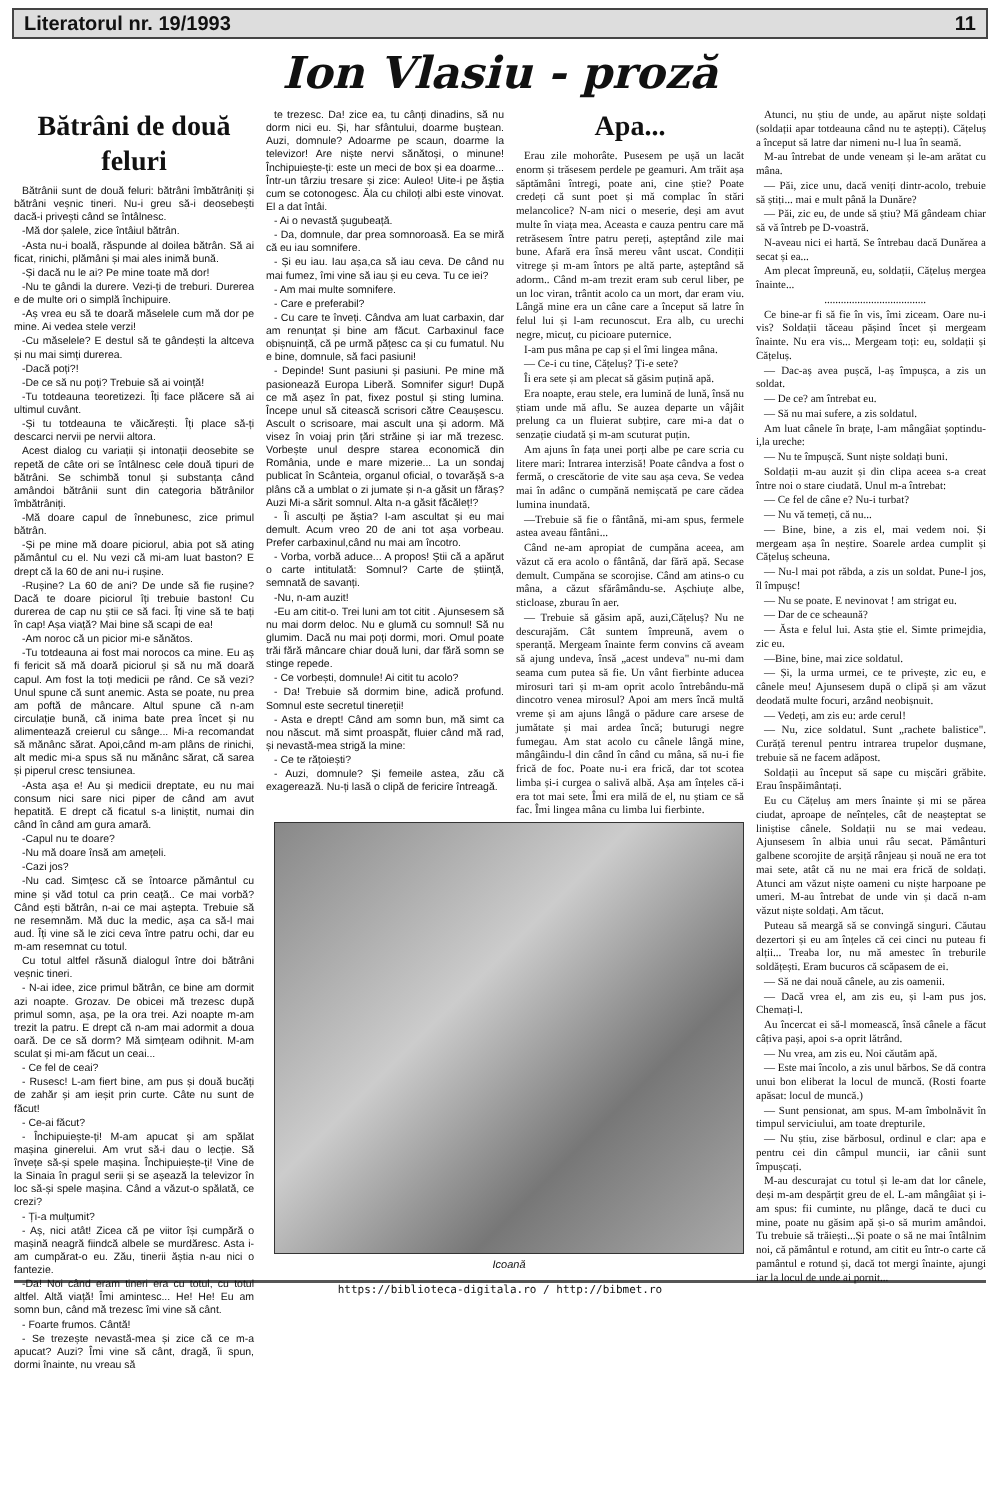Literatorul nr. 19/1993 11
Ion Vlasiu - proză
Bătrâni de două feluri
Bătrânii sunt de două feluri: bătrâni îmbătrâniți și bătrâni veșnic tineri. Nu-i greu să-i deosebești dacă-i privești când se întâlnesc.
-Mă dor șalele, zice întâiul bătrân.
-Asta nu-i boală, răspunde al doilea bătrân. Să ai ficat, rinichi, plămâni și mai ales inimă bună.
-Și dacă nu le ai? Pe mine toate mă dor!
-Nu te gândi la durere. Vezi-ți de treburi. Durerea e de multe ori o simplă închipuire.
-Aș vrea eu să te doară măselele cum mă dor pe mine. Ai vedea stele verzi!
-Cu măselele? E destul să te gândești la altceva și nu mai simți durerea.
-Dacă poți?!
-De ce să nu poți? Trebuie să ai voință!
-Tu totdeauna teoretizezi. Îți face plăcere să ai ultimul cuvânt.
-Și tu totdeauna te văicărești. Îți place să-ți descarci nervii pe nervii altora.
Acest dialog cu variații și intonații deosebite se repetă de câte ori se întâlnesc cele două tipuri de bătrâni. Se schimbă tonul și substanța când amândoi bătrânii sunt din categoria bătrânilor îmbătrâniți.
-Mă doare capul de înnebunesc, zice primul bătrân.
-Și pe mine mă doare piciorul, abia pot să ating pământul cu el. Nu vezi că mi-am luat baston? E drept că la 60 de ani nu-i rușine.
-Rușine? La 60 de ani? De unde să fie rușine? Dacă te doare piciorul îți trebuie baston! Cu durerea de cap nu știi ce să faci. Îți vine să te bați în cap! Așa viață? Mai bine să scapi de ea!
-Am noroc că un picior mi-e sănătos.
-Tu totdeauna ai fost mai norocos ca mine. Eu aș fi fericit să mă doară piciorul și să nu mă doară capul. Am fost la toți medicii pe rând. Ce să vezi? Unul spune că sunt anemic. Asta se poate, nu prea am poftă de mâncare. Altul spune că n-am circulație bună, că inima bate prea încet și nu alimentează creierul cu sânge... Mi-a recomandat să mănânc sărat. Apoi,când m-am plâns de rinichi, alt medic mi-a spus să nu mănânc sărat, că sarea și piperul cresc tensiunea.
-Asta așa e! Au și medicii dreptate, eu nu mai consum nici sare nici piper de când am avut hepatită. E drept că ficatul s-a liniștit, numai din când în când am gura amară.
-Capul nu te doare?
-Nu mă doare însă am amețeli.
-Cazi jos?
-Nu cad. Simțesc că se întoarce pământul cu mine și văd totul ca prin ceață.. Ce mai vorbă? Când ești bătrân, n-ai ce mai aștepta. Trebuie să ne resemnăm. Mă duc la medic, așa ca să-l mai aud. Îți vine să le zici ceva între patru ochi, dar eu m-am resemnat cu totul.
Cu totul altfel răsună dialogul între doi bătrâni veșnic tineri.
- N-ai idee, zice primul bătrân, ce bine am dormit azi noapte. Grozav. De obicei mă trezesc după primul somn, așa, pe la ora trei. Azi noapte m-am trezit la patru. E drept că n-am mai adormit a doua oară. De ce să dorm? Mă simțeam odihnit. M-am sculat și mi-am făcut un ceai...
- Ce fel de ceai?
- Rusesc! L-am fiert bine, am pus și două bucăți de zahăr și am ieșit prin curte. Câte nu sunt de făcut!
- Ce-ai făcut?
- Închipuiește-ți! M-am apucat și am spălat mașina ginerelui. Am vrut să-i dau o lecție. Să învețe să-și spele mașina. Închipuiește-ți! Vine de la Sinaia în pragul serii și se așează la televizor în loc să-și spele mașina. Când a văzut-o spălată, ce crezi?
- Ți-a mulțumit?
- Aș, nici atât! Zicea că pe viitor își cumpără o mașină neagră fiindcă albele se murdăresc. Asta i-am cumpărat-o eu. Zău, tinerii ăștia n-au nici o fantezie.
-Da! Noi când eram tineri era cu totul, cu totul altfel. Altă viață! Îmi amintesc... He! He! Eu am somn bun, când mă trezesc îmi vine să cânt.
- Foarte frumos. Cântă!
- Se trezește nevastă-mea și zice că ce m-a apucat? Auzi? Îmi vine să cânt, dragă, îi spun, dormi înainte, nu vreau să
te trezesc. Da! zice ea, tu cânți dinadins, să nu dorm nici eu. Și, har sfântului, doarme buștean. Auzi, domnule? Adoarme pe scaun, doarme la televizor! Are niște nervi sănătoși, o minune! Închipuiește-ți: este un meci de box și ea doarme... Într-un târziu tresare și zice: Auleo! Uite-i pe ăștia cum se cotonogesc. Ăla cu chiloți albi este vinovat. El a dat întâi.
- Ai o nevastă șugubeață.
- Da, domnule, dar prea somnoroasă. Ea se miră că eu iau somnifere.
- Și eu iau. Iau așa,ca să iau ceva. De când nu mai fumez, îmi vine să iau și eu ceva. Tu ce iei?
- Am mai multe somnifere.
- Care e preferabil?
- Cu care te înveți. Cândva am luat carbaxin, dar am renunțat și bine am făcut. Carbaxinul face obișnuință, că pe urmă pățesc ca și cu fumatul. Nu e bine, domnule, să faci pasiuni!
- Depinde! Sunt pasiuni și pasiuni. Pe mine mă pasionează Europa Liberă. Somnifer sigur! După ce mă așez în pat, fixez postul și sting lumina. Începe unul să citească scrisori către Ceaușescu. Ascult o scrisoare, mai ascult una și adorm. Mă visez în voiaj prin țări străine și iar mă trezesc. Vorbește unul despre starea economică din România, unde e mare mizerie... La un sondaj publicat în Scânteia, organul oficial, o tovarășă s-a plâns că a umblat o zi jumate și n-a găsit un făraș? Auzi Mi-a sărit somnul. Alta n-a găsit făcăleț!?
- Îi asculți pe ăștia? I-am ascultat și eu mai demult. Acum vreo 20 de ani tot așa vorbeau. Prefer carbaxinul,când nu mai am încotro.
- Vorba, vorbă aduce... A propos! Știi că a apărut o carte intitulată: Somnul? Carte de știință, semnată de savanți.
-Nu, n-am auzit!
-Eu am citit-o. Trei luni am tot citit . Ajunsesem să nu mai dorm deloc. Nu e glumă cu somnul! Să nu glumim. Dacă nu mai poți dormi, mori. Omul poate trăi fără mâncare chiar două luni, dar fără somn se stinge repede.
- Ce vorbești, domnule! Ai citit tu acolo?
- Da! Trebuie să dormim bine, adică profund. Somnul este secretul tinereții!
- Asta e drept! Când am somn bun, mă simt ca nou născut. mă simt proaspăt, fluier când mă rad, și nevastă-mea strigă la mine:
- Ce te rățoiești?
- Auzi, domnule? Și femeile astea, zău că exagerează. Nu-ți lasă o clipă de fericire întreagă.
Apa...
Erau zile mohorâte. Pusesem pe ușă un lacăt enorm și trăsesem perdele pe geamuri. Am trăit așa săptămâni întregi, poate ani, cine știe? Poate credeți că sunt poet și mă complac în stări melancolice? N-am nici o meserie, deși am avut multe în viața mea. Aceasta e cauza pentru care mă retrăsesem între patru pereți, așteptând zile mai bune. Afară era însă mereu vânt uscat. Condiții vitrege și m-am întors pe altă parte, așteptând să adorm.. Când m-am trezit eram sub cerul liber, pe un loc viran, trântit acolo ca un mort, dar eram viu. Lângă mine era un câne care a început să latre în felul lui și l-am recunoscut. Era alb, cu urechi negre, micuț, cu picioare puternice.
I-am pus mâna pe cap și el îmi lingea mâna.
— Ce-i cu tine, Cățeluș? Ți-e sete?
Îi era sete și am plecat să găsim puțină apă.
Era noapte, erau stele, era lumină de lună, însă nu știam unde mă aflu. Se auzea departe un vâjâit prelung ca un fluierat subțire, care mi-a dat o senzație ciudată și m-am scuturat puțin.
Am ajuns în fața unei porți albe pe care scria cu litere mari: Intrarea interzisă! Poate cândva a fost o fermă, o crescătorie de vite sau așa ceva. Se vedea mai în adânc o cumpănă nemișcată pe care cădea lumina inundată.
—Trebuie să fie o fântână, mi-am spus, fermele astea aveau fântâni...
Când ne-am apropiat de cumpăna aceea, am văzut că era acolo o fântână, dar fără apă. Secase demult. Cumpăna se scorojise. Când am atins-o cu mâna, a căzut sfărâmându-se. Așchiuțe albe, sticloase, zburau în aer.
— Trebuie să găsim apă, auzi,Cățeluș? Nu ne descurajăm. Cât suntem împreună, avem o speranță. Mergeam înainte ferm convins că aveam să ajung undeva, însă „acest undeva" nu-mi dam seama cum putea să fie. Un vânt fierbinte aducea mirosuri tari și m-am oprit acolo întrebându-mă dincotro venea mirosul? Apoi am mers încă multă vreme și am ajuns lângă o pădure care arsese de jumătate și mai ardea încă; buturugi negre fumegau. Am stat acolo cu cânele lângă mine, mângâindu-l din când în când cu mâna, să nu-i fie frică de foc. Poate nu-i era frică, dar tot scotea limba și-i curgea o salivă albă. Așa am înțeles că-i era tot mai sete. Îmi era milă de el, nu știam ce să fac. Îmi lingea mâna cu limba lui fierbinte.
Atunci, nu știu de unde, au apărut niște soldați (soldații apar totdeauna când nu te aștepți). Cățeluș a început să latre dar nimeni nu-l lua în seamă.
M-au întrebat de unde veneam și le-am arătat cu mâna.
— Păi, zice unu, dacă veniți dintr-acolo, trebuie să știți... mai e mult până la Dunăre?
— Păi, zic eu, de unde să știu? Mă gândeam chiar să vă întreb pe D-voastră.
N-aveau nici ei hartă. Se întrebau dacă Dunărea a secat și ea...
Am plecat împreună, eu, soldații, Cățeluș mergea înainte...
.....................................
Ce bine-ar fi să fie în vis, îmi ziceam. Oare nu-i vis? Soldații tăceau pășind încet și mergeam înainte. Nu era vis... Mergeam toți: eu, soldații și Cățeluș.
— Dac-aș avea pușcă, l-aș împușca, a zis un soldat.
— De ce? am întrebat eu.
— Să nu mai sufere, a zis soldatul.
Am luat cânele în brațe, l-am mângâiat șoptindu-i,la ureche:
— Nu te împușcă. Sunt niște soldați buni.
Soldații m-au auzit și din clipa aceea s-a creat între noi o stare ciudată. Unul m-a întrebat:
— Ce fel de câne e? Nu-i turbat?
— Nu vă temeți, că nu...
— Bine, bine, a zis el, mai vedem noi. Și mergeam așa în neștire. Soarele ardea cumplit și Cățeluș scheuna.
— Nu-l mai pot răbda, a zis un soldat. Pune-l jos, îl împușc!
— Nu se poate. E nevinovat ! am strigat eu.
— Dar de ce scheaună?
— Ăsta e felul lui. Asta știe el. Simte primejdia, zic eu.
—Bine, bine, mai zice soldatul.
— Și, la urma urmei, ce te privește, zic eu, e cânele meu! Ajunsesem după o clipă și am văzut deodată multe focuri, arzând neobișnuit.
— Vedeți, am zis eu: arde cerul!
— Nu, zice soldatul. Sunt „rachete balistice". Curăță terenul pentru intrarea trupelor dușmane, trebuie să ne facem adăpost.
Soldații au început să sape cu mișcări grăbite. Erau înspăimântați.
Eu cu Cățeluș am mers înainte și mi se părea ciudat, aproape de neînțeles, cât de neașteptat se liniștise cânele. Soldații nu se mai vedeau. Ajunsesem în albia unui râu secat. Pământuri galbene scorojite de arșiță rânjeau și nouă ne era tot mai sete, atât că nu ne mai era frică de soldați. Atunci am văzut niște oameni cu niște harpoane pe umeri. M-au întrebat de unde vin și dacă n-am văzut niște soldați. Am tăcut.
Puteau să meargă să se convingă singuri. Căutau dezertori și eu am înțeles că cei cinci nu puteau fi alții... Treaba lor, nu mă amestec în treburile soldățești. Eram bucuros că scăpasem de ei.
— Să ne dai nouă cânele, au zis oamenii.
— Dacă vrea el, am zis eu, și l-am pus jos. Chemați-l.
Au încercat ei să-l momească, însă cânele a făcut câțiva pași, apoi s-a oprit lătrând.
— Nu vrea, am zis eu. Noi căutăm apă.
— Este mai încolo, a zis unul bărbos. Se dă contra unui bon eliberat la locul de muncă. (Rosti foarte apăsat: locul de muncă.)
— Sunt pensionat, am spus. M-am îmbolnăvit în timpul serviciului, am toate drepturile.
— Nu știu, zise bărbosul, ordinul e clar: apa e pentru cei din câmpul muncii, iar cânii sunt împușcați.
M-au descurajat cu totul și le-am dat lor cânele, deși m-am despărțit greu de el. L-am mângâiat și i-am spus: fii cuminte, nu plânge, dacă te duci cu mine, poate nu găsim apă și-o să murim amândoi. Tu trebuie să trăiești...Și poate o să ne mai întâlnim noi, că pământul e rotund, am citit eu într-o carte că pamântul e rotund și, dacă tot mergi înainte, ajungi iar la locul de unde ai pornit...
Icoană
https://biblioteca-digitala.ro / http://bibmet.ro